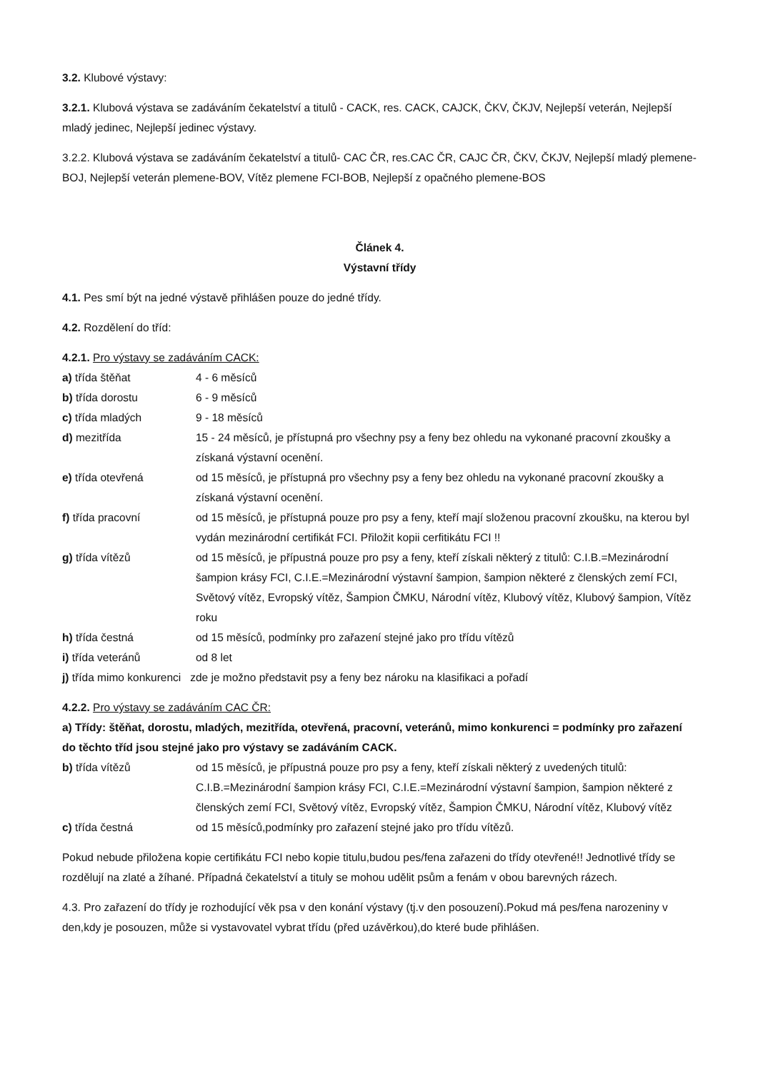3.2. Klubové výstavy:
3.2.1. Klubová výstava se zadáváním čekatelství a titulů - CACK, res. CACK, CAJCK, ČKV, ČKJV, Nejlepší veterán, Nejlepší mladý jedinec, Nejlepší jedinec výstavy.
3.2.2. Klubová výstava se zadáváním čekatelství a titulů- CAC ČR, res.CAC ČR, CAJC ČR, ČKV, ČKJV, Nejlepší mladý plemene-BOJ, Nejlepší veterán plemene-BOV, Vítěz plemene FCI-BOB, Nejlepší z opačného plemene-BOS
Článek 4.
Výstavní třídy
4.1. Pes smí být na jedné výstavě přihlášen pouze do jedné třídy.
4.2. Rozdělení do tříd:
4.2.1. Pro výstavy se zadáváním CACK:
a) třída štěňat 4 - 6 měsíců
b) třída dorostu 6 - 9 měsíců
c) třída mladých 9 - 18 měsíců
d) mezitřída 15 - 24 měsíců, je přístupná pro všechny psy a feny bez ohledu na vykonané pracovní zkoušky a získaná výstavní ocenění.
e) třída otevřená od 15 měsíců, je přístupná pro všechny psy a feny bez ohledu na vykonané pracovní zkoušky a získaná výstavní ocenění.
f) třída pracovní od 15 měsíců, je přístupná pouze pro psy a feny, kteří mají složenou pracovní zkoušku, na kterou byl vydán mezinárodní certifikát FCI. Přiložit kopii cerfitikátu FCI !!
g) třída vítězů od 15 měsíců, je přípustná pouze pro psy a feny, kteří získali některý z titulů: C.I.B.=Mezinárodní šampion krásy FCI, C.I.E.=Mezinárodní výstavní šampion, šampion některé z členských zemí FCI, Světový vítěz, Evropský vítěz, Šampion ČMKU, Národní vítěz, Klubový vítěz, Klubový šampion, Vítěz roku
h) třída čestná od 15 měsíců, podmínky pro zařazení stejné jako pro třídu vítězů
i) třída veteránů od 8 let
j) třída mimo konkurenci zde je možno představit psy a feny bez nároku na klasifikaci a pořadí
4.2.2. Pro výstavy se zadáváním CAC ČR:
a) Třídy: štěňat, dorostu, mladých, mezitřída, otevřená, pracovní, veteránů, mimo konkurenci = podmínky pro zařazení do těchto tříd jsou stejné jako pro výstavy se zadáváním CACK.
b) třída vítězů od 15 měsíců, je přípustná pouze pro psy a feny, kteří získali některý z uvedených titulů: C.I.B.=Mezinárodní šampion krásy FCI, C.I.E.=Mezinárodní výstavní šampion, šampion některé z členských zemí FCI, Světový vítěz, Evropský vítěz, Šampion ČMKU, Národní vítěz, Klubový vítěz
c) třída čestná od 15 měsíců,podmínky pro zařazení stejné jako pro třídu vítězů.
Pokud nebude přiložena kopie certifikátu FCI nebo kopie titulu,budou pes/fena zařazeni do třídy otevřené!! Jednotlivé třídy se rozdělují na zlaté a žíhané. Případná čekatelství a tituly se mohou udělit psům a fenám v obou barevných rázech.
4.3. Pro zařazení do třídy je rozhodující věk psa v den konání výstavy (tj.v den posouzení).Pokud má pes/fena narozeniny v den,kdy je posouzen, může si vystavovatel vybrat třídu (před uzávěrkou),do které bude přihlášen.